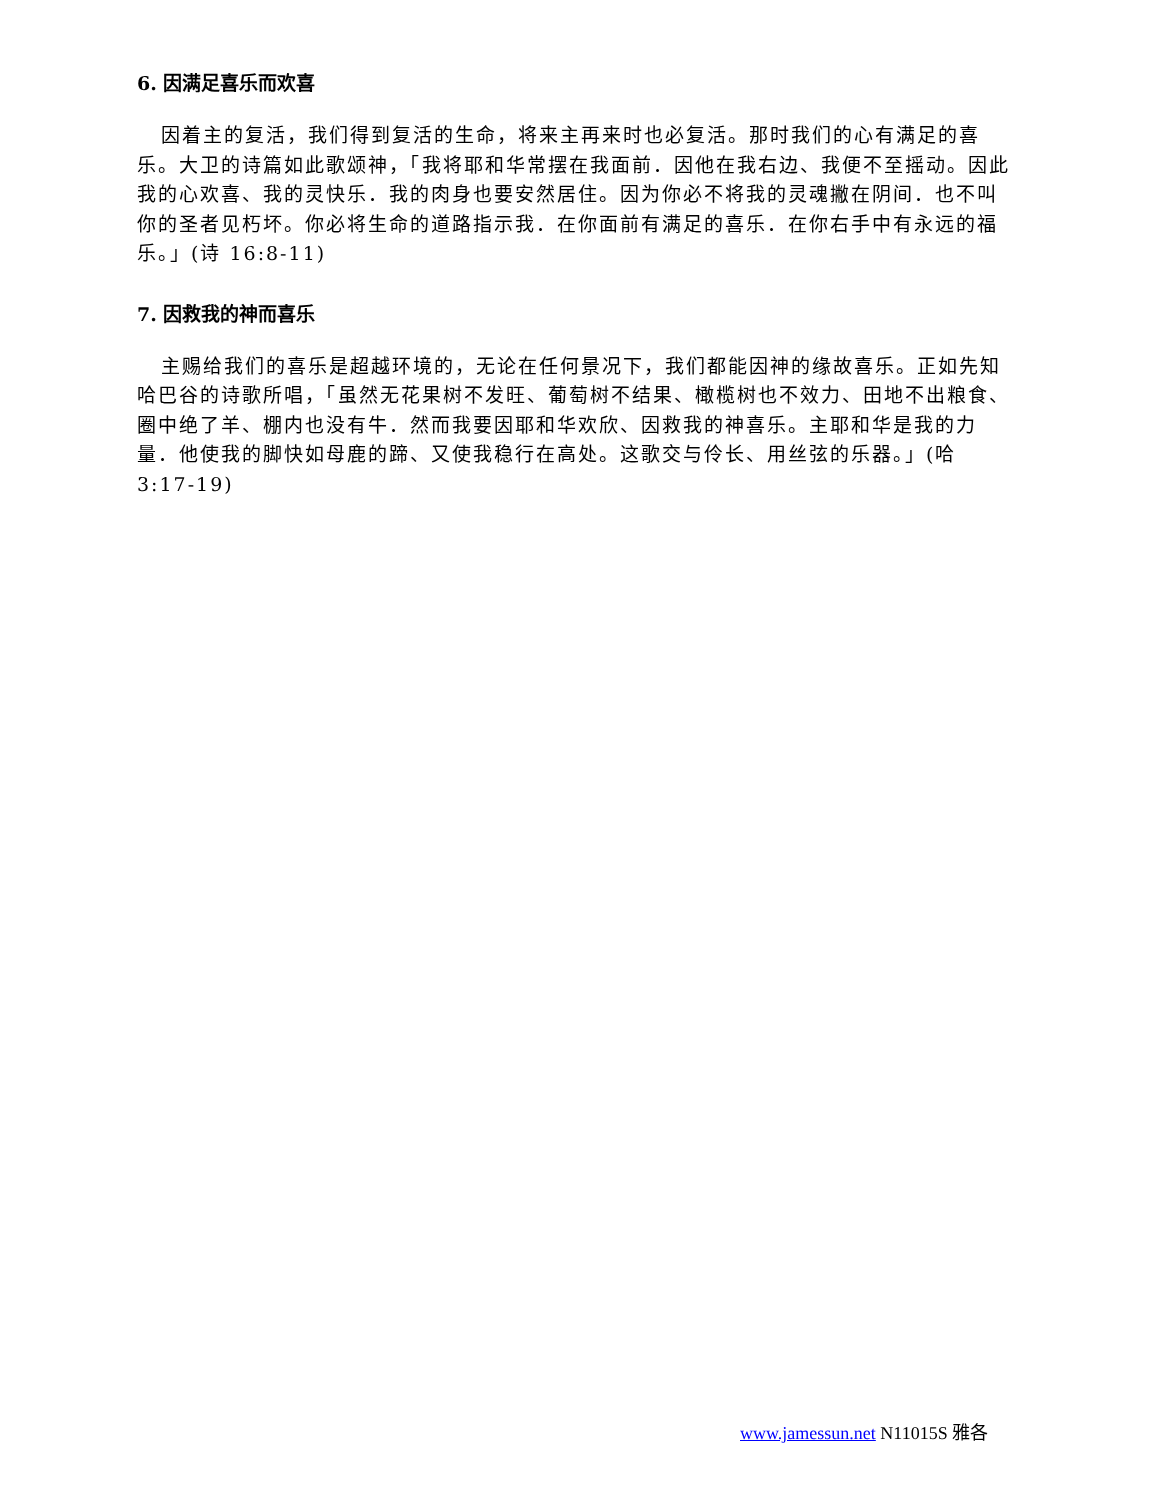6. 因满足喜乐而欢喜
因着主的复活，我们得到复活的生命，将来主再来时也必复活。那时我们的心有满足的喜乐。大卫的诗篇如此歌颂神，「我将耶和华常摆在我面前．因他在我右边、我便不至摇动。因此我的心欢喜、我的灵快乐．我的肉身也要安然居住。因为你必不将我的灵魂撇在阴间．也不叫你的圣者见朽坏。你必将生命的道路指示我．在你面前有满足的喜乐．在你右手中有永远的福乐。」(诗 16:8-11)
7. 因救我的神而喜乐
主赐给我们的喜乐是超越环境的，无论在任何景况下，我们都能因神的缘故喜乐。正如先知哈巴谷的诗歌所唱，「虽然无花果树不发旺、葡萄树不结果、橄榄树也不效力、田地不出粮食、圈中绝了羊、棚内也没有牛．然而我要因耶和华欢欣、因救我的神喜乐。主耶和华是我的力量．他使我的脚快如母鹿的蹄、又使我稳行在高处。这歌交与伶长、用丝弦的乐器。」(哈 3:17-19)
www.jamessun.net N11015S 雅各